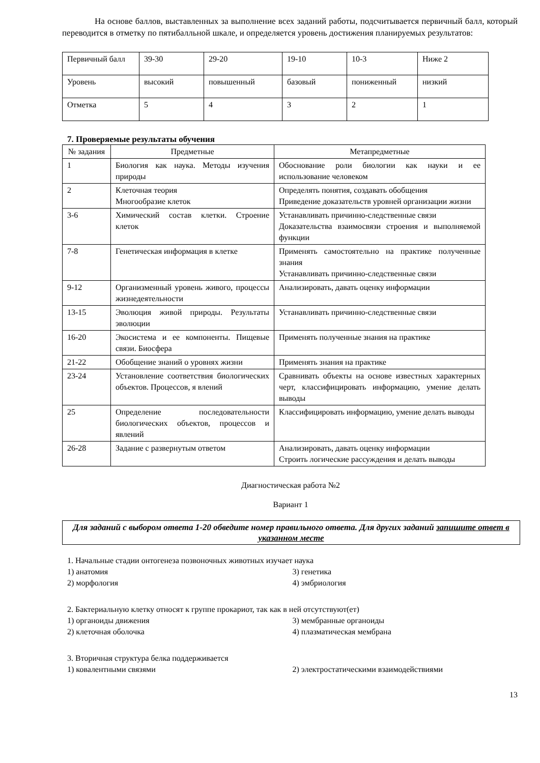На основе баллов, выставленных за выполнение всех заданий работы, подсчитывается первичный балл, который переводится в отметку по пятибалльной шкале, и определяется уровень достижения планируемых результатов:
| Первичный балл | 39-30 | 29-20 | 19-10 | 10-3 | Ниже 2 |
| Уровень | высокий | повышенный | базовый | пониженный | низкий |
| Отметка | 5 | 4 | 3 | 2 | 1 |
7. Проверяемые результаты обучения
| № задания | Предметные | Метапредметные |
| --- | --- | --- |
| 1 | Биология как наука. Методы изучения природы | Обоснование роли биологии как науки и ее использование человеком |
| 2 | Клеточная теория Многообразие клеток | Определять понятия, создавать обобщения Приведение доказательств уровней организации жизни |
| 3-6 | Химический состав клетки. Строение клеток | Устанавливать причинно-следственные связи Доказательства взаимосвязи строения и выполняемой функции |
| 7-8 | Генетическая информация в клетке | Применять самостоятельно на практике полученные знания Устанавливать причинно-следственные связи |
| 9-12 | Организменный уровень живого, процессы жизнедеятельности | Анализировать, давать оценку информации |
| 13-15 | Эволюция живой природы. Результаты эволюции | Устанавливать причинно-следственные связи |
| 16-20 | Экосистема и ее компоненты. Пищевые связи. Биосфера | Применять полученные знания на практике |
| 21-22 | Обобщение знаний о уровнях жизни | Применять знания на практике |
| 23-24 | Установление соответствия биологических объектов. Процессов, я влений | Сравнивать объекты на основе известных характерных черт, классифицировать информацию, умение делать выводы |
| 25 | Определение последовательности биологических объектов, процессов и явлений | Классифицировать информацию, умение делать выводы |
| 26-28 | Задание с развернутым ответом | Анализировать, давать оценку информации Строить логические рассуждения и делать выводы |
Диагностическая работа №2
Вариант 1
Для заданий с выбором ответа 1-20 обведите номер правильного ответа. Для других заданий запишите ответ в указанном месте
1. Начальные стадии онтогенеза позвоночных животных изучает наука
1) анатомия 3) генетика
2) морфология 4) эмбриология
2. Бактериальную клетку относят к группе прокариот, так как в ней отсутствуют(ет)
1) органоиды движения 3) мембранные органоиды
2) клеточная оболочка 4) плазматическая мембрана
3. Вторичная структура белка поддерживается
1) ковалентными связями 2) электростатическими взаимодействиями
13